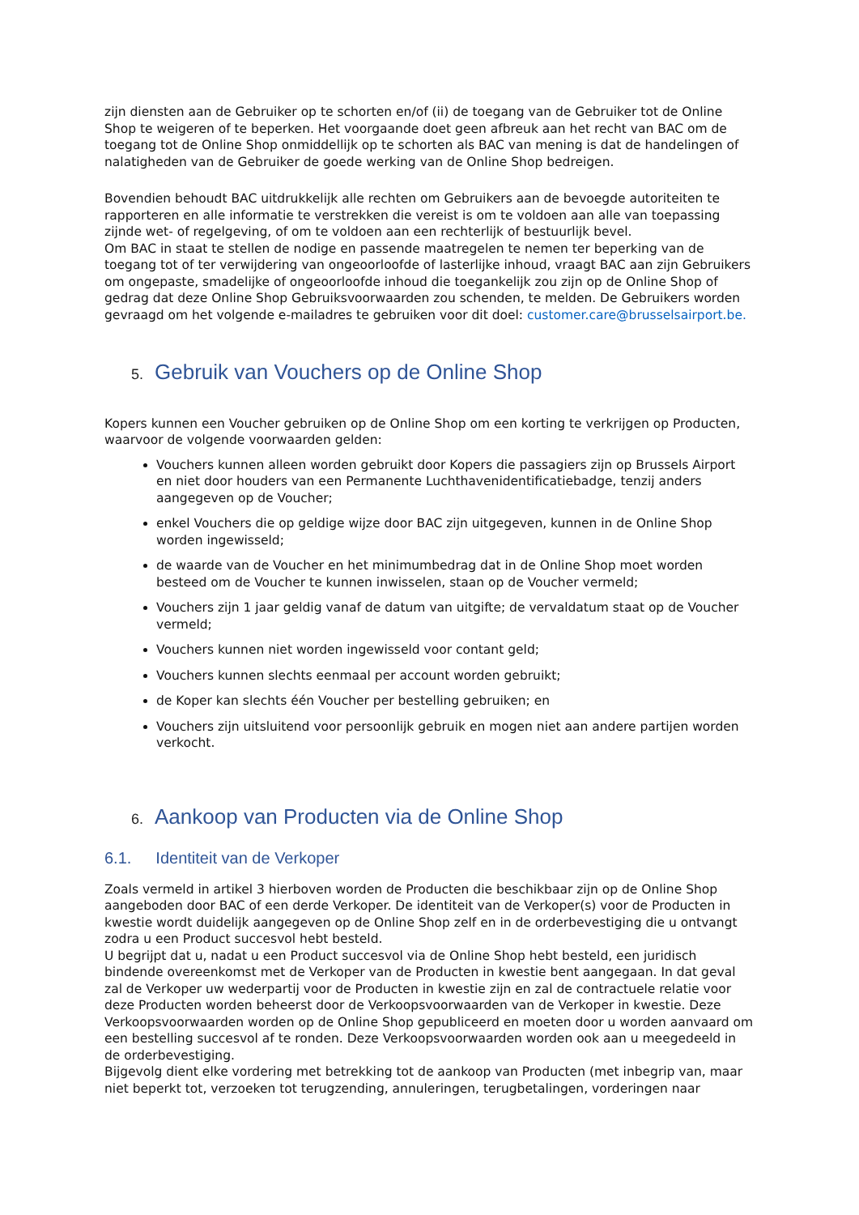zijn diensten aan de Gebruiker op te schorten en/of (ii) de toegang van de Gebruiker tot de Online Shop te weigeren of te beperken. Het voorgaande doet geen afbreuk aan het recht van BAC om de toegang tot de Online Shop onmiddellijk op te schorten als BAC van mening is dat de handelingen of nalatigheden van de Gebruiker de goede werking van de Online Shop bedreigen.
Bovendien behoudt BAC uitdrukkelijk alle rechten om Gebruikers aan de bevoegde autoriteiten te rapporteren en alle informatie te verstrekken die vereist is om te voldoen aan alle van toepassing zijnde wet- of regelgeving, of om te voldoen aan een rechterlijk of bestuurlijk bevel.
Om BAC in staat te stellen de nodige en passende maatregelen te nemen ter beperking van de toegang tot of ter verwijdering van ongeoorloofde of lasterlijke inhoud, vraagt BAC aan zijn Gebruikers om ongepaste, smadelijke of ongeoorloofde inhoud die toegankelijk zou zijn op de Online Shop of gedrag dat deze Online Shop Gebruiksvoorwaarden zou schenden, te melden. De Gebruikers worden gevraagd om het volgende e-mailadres te gebruiken voor dit doel: customer.care@brusselsairport.be.
5. Gebruik van Vouchers op de Online Shop
Kopers kunnen een Voucher gebruiken op de Online Shop om een korting te verkrijgen op Producten, waarvoor de volgende voorwaarden gelden:
Vouchers kunnen alleen worden gebruikt door Kopers die passagiers zijn op Brussels Airport en niet door houders van een Permanente Luchthavenidentificatiebadge, tenzij anders aangegeven op de Voucher;
enkel Vouchers die op geldige wijze door BAC zijn uitgegeven, kunnen in de Online Shop worden ingewisseld;
de waarde van de Voucher en het minimumbedrag dat in de Online Shop moet worden besteed om de Voucher te kunnen inwisselen, staan op de Voucher vermeld;
Vouchers zijn 1 jaar geldig vanaf de datum van uitgifte; de vervaldatum staat op de Voucher vermeld;
Vouchers kunnen niet worden ingewisseld voor contant geld;
Vouchers kunnen slechts eenmaal per account worden gebruikt;
de Koper kan slechts één Voucher per bestelling gebruiken; en
Vouchers zijn uitsluitend voor persoonlijk gebruik en mogen niet aan andere partijen worden verkocht.
6. Aankoop van Producten via de Online Shop
6.1. Identiteit van de Verkoper
Zoals vermeld in artikel 3 hierboven worden de Producten die beschikbaar zijn op de Online Shop aangeboden door BAC of een derde Verkoper. De identiteit van de Verkoper(s) voor de Producten in kwestie wordt duidelijk aangegeven op de Online Shop zelf en in de orderbevestiging die u ontvangt zodra u een Product succesvol hebt besteld.
U begrijpt dat u, nadat u een Product succesvol via de Online Shop hebt besteld, een juridisch bindende overeenkomst met de Verkoper van de Producten in kwestie bent aangegaan. In dat geval zal de Verkoper uw wederpartij voor de Producten in kwestie zijn en zal de contractuele relatie voor deze Producten worden beheerst door de Verkoopsvoorwaarden van de Verkoper in kwestie. Deze Verkoopsvoorwaarden worden op de Online Shop gepubliceerd en moeten door u worden aanvaard om een bestelling succesvol af te ronden. Deze Verkoopsvoorwaarden worden ook aan u meegedeeld in de orderbevestiging.
Bijgevolg dient elke vordering met betrekking tot de aankoop van Producten (met inbegrip van, maar niet beperkt tot, verzoeken tot terugzending, annuleringen, terugbetalingen, vorderingen naar